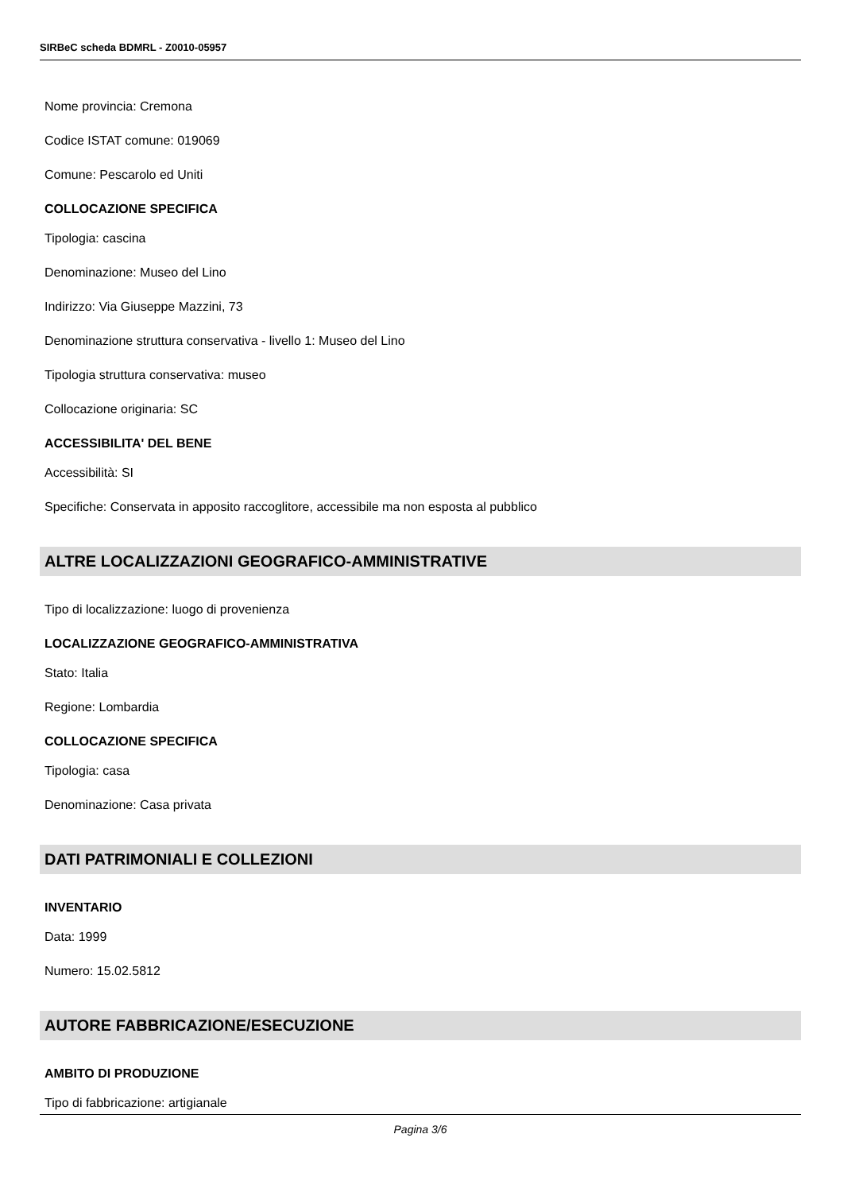SIRBeC scheda BDMRL - Z0010-05957
Nome provincia: Cremona
Codice ISTAT comune: 019069
Comune: Pescarolo ed Uniti
COLLOCAZIONE SPECIFICA
Tipologia: cascina
Denominazione: Museo del Lino
Indirizzo: Via Giuseppe Mazzini, 73
Denominazione struttura conservativa - livello 1: Museo del Lino
Tipologia struttura conservativa: museo
Collocazione originaria: SC
ACCESSIBILITA' DEL BENE
Accessibilità: SI
Specifiche: Conservata in apposito raccoglitore, accessibile ma non esposta al pubblico
ALTRE LOCALIZZAZIONI GEOGRAFICO-AMMINISTRATIVE
Tipo di localizzazione: luogo di provenienza
LOCALIZZAZIONE GEOGRAFICO-AMMINISTRATIVA
Stato: Italia
Regione: Lombardia
COLLOCAZIONE SPECIFICA
Tipologia: casa
Denominazione: Casa privata
DATI PATRIMONIALI E COLLEZIONI
INVENTARIO
Data: 1999
Numero: 15.02.5812
AUTORE FABBRICAZIONE/ESECUZIONE
AMBITO DI PRODUZIONE
Tipo di fabbricazione: artigianale
Pagina 3/6